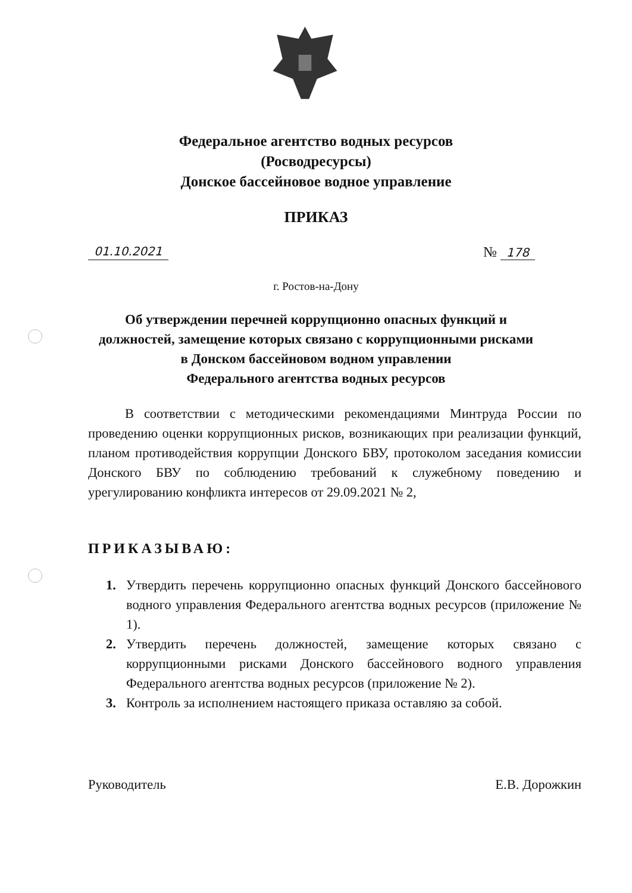Федеральное агентство водных ресурсов
(Росводресурсы)
Донское бассейновое водное управление
ПРИКАЗ
01.10.2021 № 178
г. Ростов-на-Дону
Об утверждении перечней коррупционно опасных функций и
должностей, замещение которых связано с коррупционными рисками
в Донском бассейновом водном управлении
Федерального агентства водных ресурсов
В соответствии с методическими рекомендациями Минтруда России по проведению оценки коррупционных рисков, возникающих при реализации функций, планом противодействия коррупции Донского БВУ, протоколом заседания комиссии Донского БВУ по соблюдению требований к служебному поведению и урегулированию конфликта интересов от 29.09.2021 № 2,
ПРИКАЗЫВАЮ:
1. Утвердить перечень коррупционно опасных функций Донского бассейнового водного управления Федерального агентства водных ресурсов (приложение № 1).
2. Утвердить перечень должностей, замещение которых связано с коррупционными рисками Донского бассейнового водного управления Федерального агентства водных ресурсов (приложение № 2).
3. Контроль за исполнением настоящего приказа оставляю за собой.
Руководитель Е.В. Дорожкин